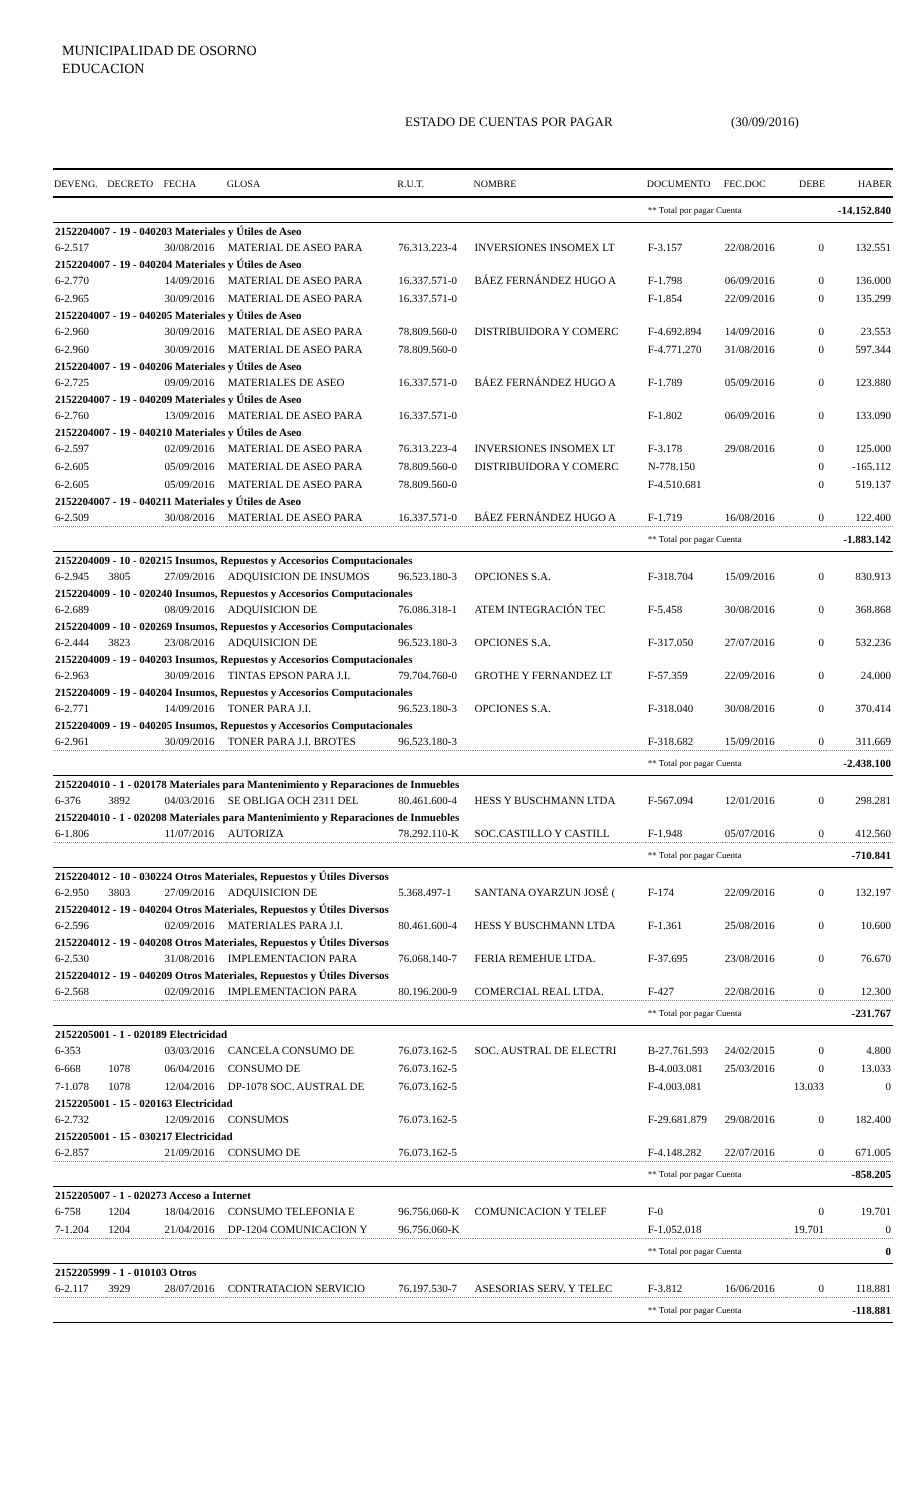MUNICIPALIDAD DE OSORNO
EDUCACION
ESTADO DE CUENTAS POR PAGAR (30/09/2016)
| DEVENG. | DECRETO | FECHA | GLOSA | R.U.T. | NOMBRE | DOCUMENTO | FEC.DOC | DEBE | HABER |
| --- | --- | --- | --- | --- | --- | --- | --- | --- | --- |
| | | | | | | ** Total por pagar Cuenta | | | -14.152.840 |
| 2152204007 - 19 - 040203 Materiales y Útiles de Aseo | | | | | | | | | |
| 6-2.517 | | 30/08/2016 | MATERIAL DE ASEO PARA | 76.313.223-4 | INVERSIONES INSOMEX LT | F-3.157 | 22/08/2016 | 0 | 132.551 |
| 2152204007 - 19 - 040204 Materiales y Útiles de Aseo | | | | | | | | | |
| 6-2.770 | | 14/09/2016 | MATERIAL DE ASEO PARA | 16.337.571-0 | BÁEZ FERNÁNDEZ HUGO A | F-1.798 | 06/09/2016 | 0 | 136.000 |
| 6-2.965 | | 30/09/2016 | MATERIAL DE ASEO PARA | 16.337.571-0 | | F-1.854 | 22/09/2016 | 0 | 135.299 |
| 2152204007 - 19 - 040205 Materiales y Útiles de Aseo | | | | | | | | | |
| 6-2.960 | | 30/09/2016 | MATERIAL DE ASEO PARA | 78.809.560-0 | DISTRIBUIDORA Y COMERC | F-4.692.894 | 14/09/2016 | 0 | 23.553 |
| 6-2.960 | | 30/09/2016 | MATERIAL DE ASEO PARA | 78.809.560-0 | | F-4.771.270 | 31/08/2016 | 0 | 597.344 |
| 2152204007 - 19 - 040206 Materiales y Útiles de Aseo | | | | | | | | | |
| 6-2.725 | | 09/09/2016 | MATERIALES DE ASEO | 16.337.571-0 | BÁEZ FERNÁNDEZ HUGO A | F-1.789 | 05/09/2016 | 0 | 123.880 |
| 2152204007 - 19 - 040209 Materiales y Útiles de Aseo | | | | | | | | | |
| 6-2.760 | | 13/09/2016 | MATERIAL DE ASEO PARA | 16.337.571-0 | | F-1.802 | 06/09/2016 | 0 | 133.090 |
| 2152204007 - 19 - 040210 Materiales y Útiles de Aseo | | | | | | | | | |
| 6-2.597 | | 02/09/2016 | MATERIAL DE ASEO PARA | 76.313.223-4 | INVERSIONES INSOMEX LT | F-3.178 | 29/08/2016 | 0 | 125.000 |
| 6-2.605 | | 05/09/2016 | MATERIAL DE ASEO PARA | 78.809.560-0 | DISTRIBUIDORA Y COMERC | N-778.150 | | 0 | -165.112 |
| 6-2.605 | | 05/09/2016 | MATERIAL DE ASEO PARA | 78.809.560-0 | | F-4.510.681 | | 0 | 519.137 |
| 2152204007 - 19 - 040211 Materiales y Útiles de Aseo | | | | | | | | | |
| 6-2.509 | | 30/08/2016 | MATERIAL DE ASEO PARA | 16.337.571-0 | BÁEZ FERNÁNDEZ HUGO A | F-1.719 | 16/08/2016 | 0 | 122.400 |
| | | | | | | ** Total por pagar Cuenta | | | -1.883.142 |
| 2152204009 - 10 - 020215 Insumos, Repuestos y Accesorios Computacionales | | | | | | | | | |
| 6-2.945 | 3805 | 27/09/2016 | ADQUISICION DE INSUMOS | 96.523.180-3 | OPCIONES S.A. | F-318.704 | 15/09/2016 | 0 | 830.913 |
| 2152204009 - 10 - 020240 Insumos, Repuestos y Accesorios Computacionales | | | | | | | | | |
| 6-2.689 | | 08/09/2016 | ADQUISICION DE | 76.086.318-1 | ATEM INTEGRACIÓN TEC | F-5.458 | 30/08/2016 | 0 | 368.868 |
| 2152204009 - 10 - 020269 Insumos, Repuestos y Accesorios Computacionales | | | | | | | | | |
| 6-2.444 | 3823 | 23/08/2016 | ADQUISICION DE | 96.523.180-3 | OPCIONES S.A. | F-317.050 | 27/07/2016 | 0 | 532.236 |
| 2152204009 - 19 - 040203 Insumos, Repuestos y Accesorios Computacionales | | | | | | | | | |
| 6-2.963 | | 30/09/2016 | TINTAS EPSON PARA J.I. | 79.704.760-0 | GROTHE Y FERNANDEZ LT | F-57.359 | 22/09/2016 | 0 | 24.000 |
| 2152204009 - 19 - 040204 Insumos, Repuestos y Accesorios Computacionales | | | | | | | | | |
| 6-2.771 | | 14/09/2016 | TONER PARA J.I. | 96.523.180-3 | OPCIONES S.A. | F-318.040 | 30/08/2016 | 0 | 370.414 |
| 2152204009 - 19 - 040205 Insumos, Repuestos y Accesorios Computacionales | | | | | | | | | |
| 6-2.961 | | 30/09/2016 | TONER PARA J.I. BROTES | 96.523.180-3 | | F-318.682 | 15/09/2016 | 0 | 311.669 |
| | | | | | | ** Total por pagar Cuenta | | | -2.438.100 |
| 2152204010 - 1 - 020178 Materiales para Mantenimiento y Reparaciones de Inmuebles | | | | | | | | | |
| 6-376 | 3892 | 04/03/2016 | SE OBLIGA OCH 2311 DEL | 80.461.600-4 | HESS Y BUSCHMANN LTDA | F-567.094 | 12/01/2016 | 0 | 298.281 |
| 2152204010 - 1 - 020208 Materiales para Mantenimiento y Reparaciones de Inmuebles | | | | | | | | | |
| 6-1.806 | | 11/07/2016 | AUTORIZA | 78.292.110-K | SOC.CASTILLO Y CASTILL | F-1.948 | 05/07/2016 | 0 | 412.560 |
| | | | | | | ** Total por pagar Cuenta | | | -710.841 |
| 2152204012 - 10 - 030224 Otros Materiales, Repuestos y Útiles Diversos | | | | | | | | | |
| 6-2.950 | 3803 | 27/09/2016 | ADQUISICION DE | 5.368.497-1 | SANTANA OYARZUN JOSÉ ( | F-174 | 22/09/2016 | 0 | 132.197 |
| 2152204012 - 19 - 040204 Otros Materiales, Repuestos y Útiles Diversos | | | | | | | | | |
| 6-2.596 | | 02/09/2016 | MATERIALES PARA J.I. | 80.461.600-4 | HESS Y BUSCHMANN LTDA | F-1.361 | 25/08/2016 | 0 | 10.600 |
| 2152204012 - 19 - 040208 Otros Materiales, Repuestos y Útiles Diversos | | | | | | | | | |
| 6-2.530 | | 31/08/2016 | IMPLEMENTACION PARA | 76.068.140-7 | FERIA REMEHUE LTDA. | F-37.695 | 23/08/2016 | 0 | 76.670 |
| 2152204012 - 19 - 040209 Otros Materiales, Repuestos y Útiles Diversos | | | | | | | | | |
| 6-2.568 | | 02/09/2016 | IMPLEMENTACION PARA | 80.196.200-9 | COMERCIAL REAL LTDA. | F-427 | 22/08/2016 | 0 | 12.300 |
| | | | | | | ** Total por pagar Cuenta | | | -231.767 |
| 2152205001 - 1 - 020189 Electricidad | | | | | | | | | |
| 6-353 | | 03/03/2016 | CANCELA CONSUMO DE | 76.073.162-5 | SOC. AUSTRAL DE ELECTRI | B-27.761.593 | 24/02/2015 | 0 | 4.800 |
| 6-668 | 1078 | 06/04/2016 | CONSUMO DE | 76.073.162-5 | | B-4.003.081 | 25/03/2016 | 0 | 13.033 |
| 7-1.078 | 1078 | 12/04/2016 | DP-1078 SOC. AUSTRAL DE | 76.073.162-5 | | F-4.003.081 | | 13.033 | 0 |
| 2152205001 - 15 - 020163 Electricidad | | | | | | | | | |
| 6-2.732 | | 12/09/2016 | CONSUMOS | 76.073.162-5 | | F-29.681.879 | 29/08/2016 | 0 | 182.400 |
| 2152205001 - 15 - 030217 Electricidad | | | | | | | | | |
| 6-2.857 | | 21/09/2016 | CONSUMO DE | 76.073.162-5 | | F-4.148.282 | 22/07/2016 | 0 | 671.005 |
| | | | | | | ** Total por pagar Cuenta | | | -858.205 |
| 2152205007 - 1 - 020273 Acceso a Internet | | | | | | | | | |
| 6-758 | 1204 | 18/04/2016 | CONSUMO TELEFONIA E | 96.756.060-K | COMUNICACION Y TELEF | F-0 | | 0 | 19.701 |
| 7-1.204 | 1204 | 21/04/2016 | DP-1204 COMUNICACION Y | 96.756.060-K | | F-1.052.018 | | 19.701 | 0 |
| | | | | | | ** Total por pagar Cuenta | | | 0 |
| 2152205999 - 1 - 010103 Otros | | | | | | | | | |
| 6-2.117 | 3929 | 28/07/2016 | CONTRATACION SERVICIO | 76.197.530-7 | ASESORIAS SERV. Y TELEC | F-3.812 | 16/06/2016 | 0 | 118.881 |
| | | | | | | ** Total por pagar Cuenta | | | -118.881 |